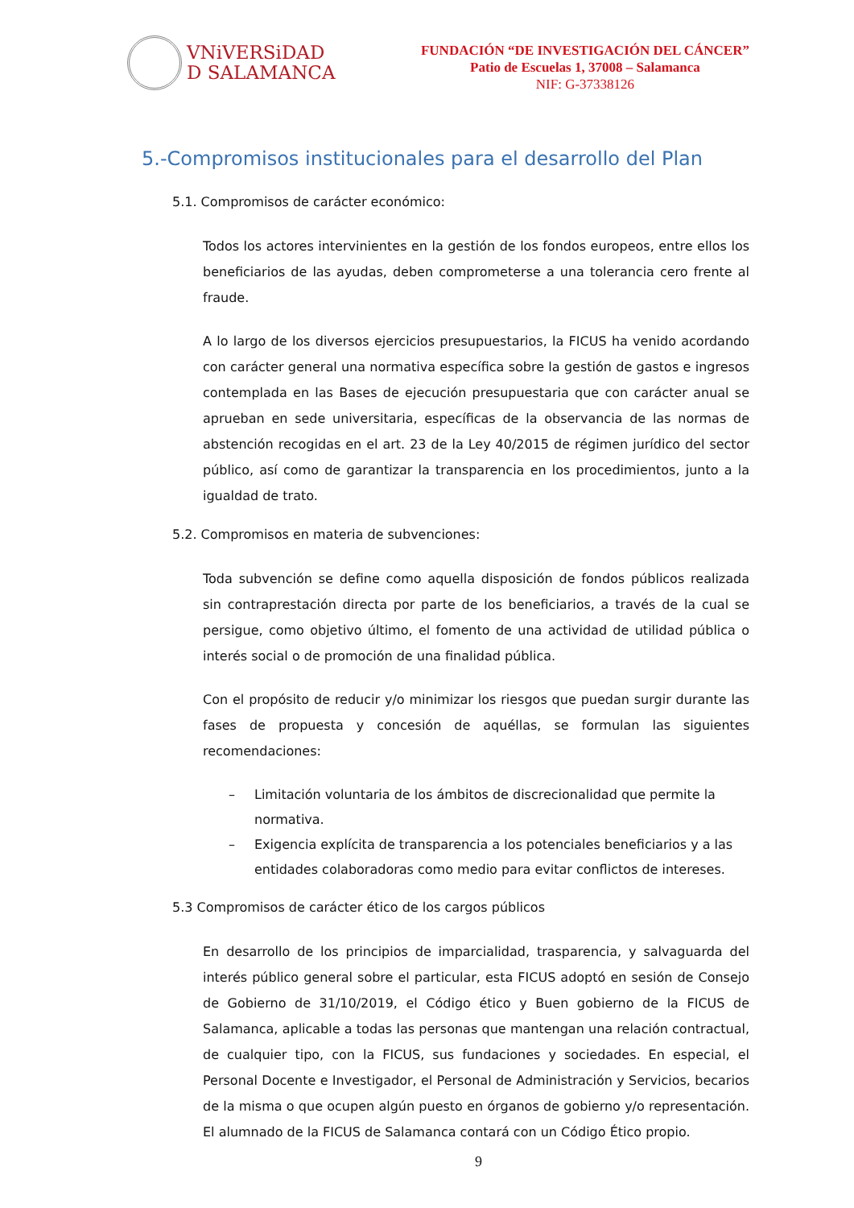VNiVERSiDAD
D SALAMANCA
FUNDACIÓN “DE INVESTIGACIÓN DEL CÁNCER”
Patio de Escuelas 1, 37008 – Salamanca
NIF: G-37338126
5.-Compromisos institucionales para el desarrollo del Plan
5.1. Compromisos de carácter económico:
Todos los actores intervinientes en la gestión de los fondos europeos, entre ellos los beneficiarios de las ayudas, deben comprometerse a una tolerancia cero frente al fraude.
A lo largo de los diversos ejercicios presupuestarios, la FICUS ha venido acordando con carácter general una normativa específica sobre la gestión de gastos e ingresos contemplada en las Bases de ejecución presupuestaria que con carácter anual se aprueban en sede universitaria, específicas de la observancia de las normas de abstención recogidas en el art. 23 de la Ley 40/2015 de régimen jurídico del sector público, así como de garantizar la transparencia en los procedimientos, junto a la igualdad de trato.
5.2. Compromisos en materia de subvenciones:
Toda subvención se define como aquella disposición de fondos públicos realizada sin contraprestación directa por parte de los beneficiarios, a través de la cual se persigue, como objetivo último, el fomento de una actividad de utilidad pública o interés social o de promoción de una finalidad pública.
Con el propósito de reducir y/o minimizar los riesgos que puedan surgir durante las fases de propuesta y concesión de aquéllas, se formulan las siguientes recomendaciones:
– Limitación voluntaria de los ámbitos de discrecionalidad que permite la normativa.
– Exigencia explícita de transparencia a los potenciales beneficiarios y a las entidades colaboradoras como medio para evitar conflictos de intereses.
5.3 Compromisos de carácter ético de los cargos públicos
En desarrollo de los principios de imparcialidad, trasparencia, y salvaguarda del interés público general sobre el particular, esta FICUS adoptó en sesión de Consejo de Gobierno de 31/10/2019, el Código ético y Buen gobierno de la FICUS de Salamanca, aplicable a todas las personas que mantengan una relación contractual, de cualquier tipo, con la FICUS, sus fundaciones y sociedades. En especial, el Personal Docente e Investigador, el Personal de Administración y Servicios, becarios de la misma o que ocupen algún puesto en órganos de gobierno y/o representación. El alumnado de la FICUS de Salamanca contará con un Código Ético propio.
9